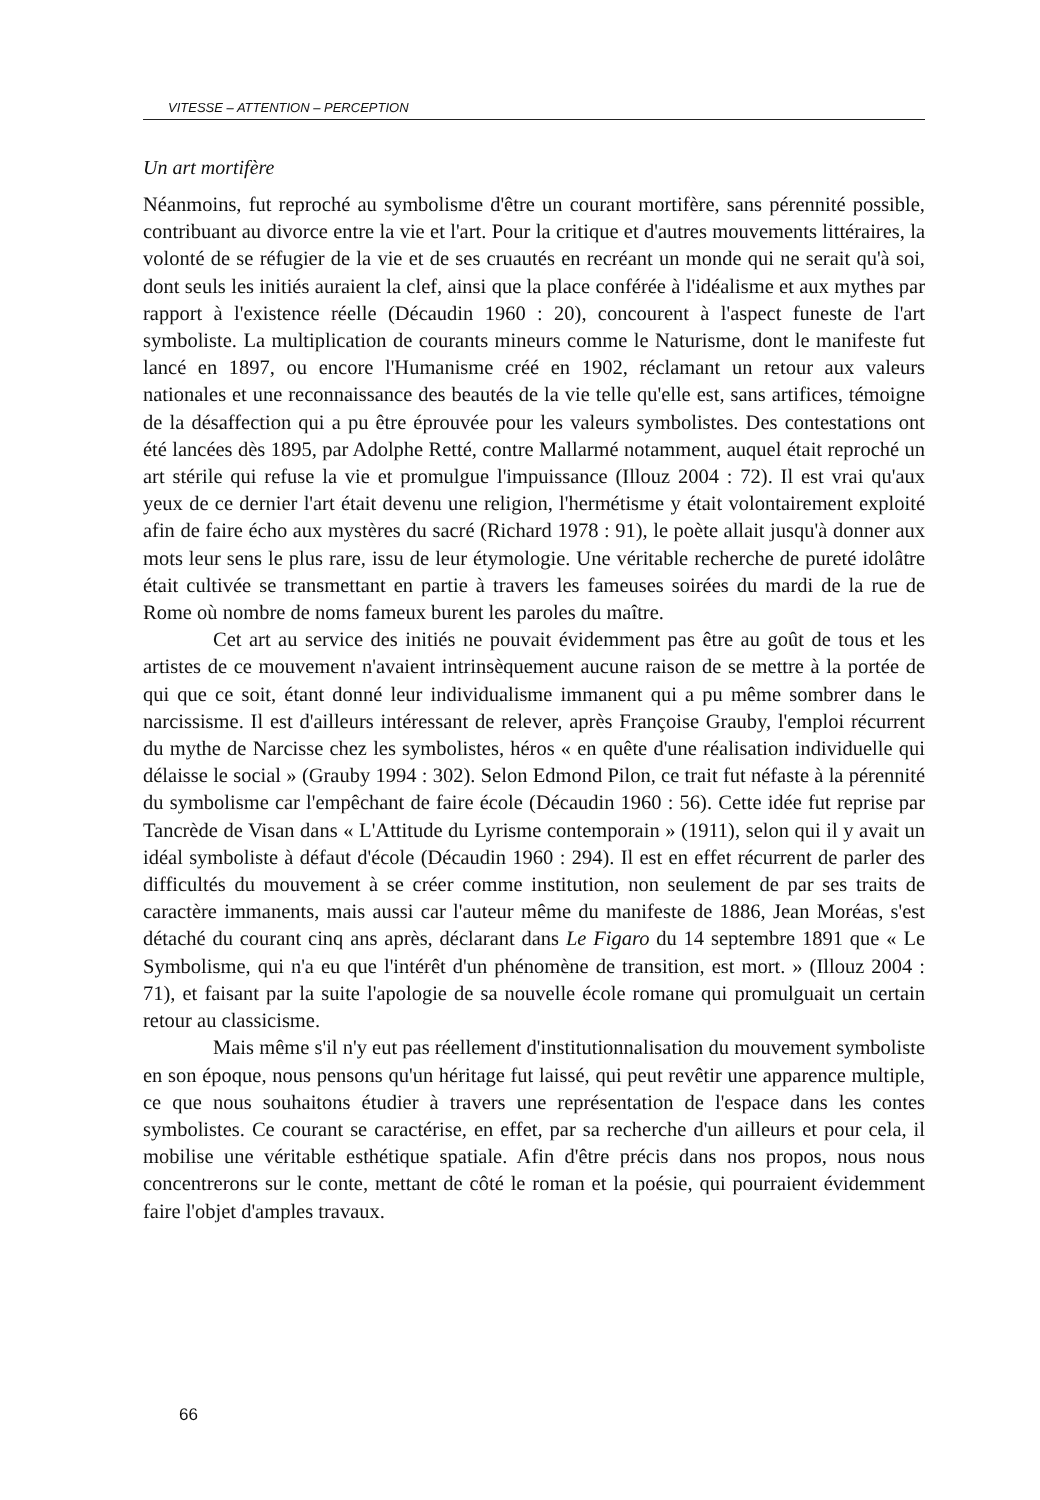VITESSE – ATTENTION – PERCEPTION
Un art mortifère
Néanmoins, fut reproché au symbolisme d'être un courant mortifère, sans pérennité possible, contribuant au divorce entre la vie et l'art. Pour la critique et d'autres mouvements littéraires, la volonté de se réfugier de la vie et de ses cruautés en recréant un monde qui ne serait qu'à soi, dont seuls les initiés auraient la clef, ainsi que la place conférée à l'idéalisme et aux mythes par rapport à l'existence réelle (Décaudin 1960 : 20), concourent à l'aspect funeste de l'art symboliste. La multiplication de courants mineurs comme le Naturisme, dont le manifeste fut lancé en 1897, ou encore l'Humanisme créé en 1902, réclamant un retour aux valeurs nationales et une reconnaissance des beautés de la vie telle qu'elle est, sans artifices, témoigne de la désaffection qui a pu être éprouvée pour les valeurs symbolistes. Des contestations ont été lancées dès 1895, par Adolphe Retté, contre Mallarmé notamment, auquel était reproché un art stérile qui refuse la vie et promulgue l'impuissance (Illouz 2004 : 72). Il est vrai qu'aux yeux de ce dernier l'art était devenu une religion, l'hermétisme y était volontairement exploité afin de faire écho aux mystères du sacré (Richard 1978 : 91), le poète allait jusqu'à donner aux mots leur sens le plus rare, issu de leur étymologie. Une véritable recherche de pureté idolâtre était cultivée se transmettant en partie à travers les fameuses soirées du mardi de la rue de Rome où nombre de noms fameux burent les paroles du maître.
Cet art au service des initiés ne pouvait évidemment pas être au goût de tous et les artistes de ce mouvement n'avaient intrinsèquement aucune raison de se mettre à la portée de qui que ce soit, étant donné leur individualisme immanent qui a pu même sombrer dans le narcissisme. Il est d'ailleurs intéressant de relever, après Françoise Grauby, l'emploi récurrent du mythe de Narcisse chez les symbolistes, héros « en quête d'une réalisation individuelle qui délaisse le social » (Grauby 1994 : 302). Selon Edmond Pilon, ce trait fut néfaste à la pérennité du symbolisme car l'empêchant de faire école (Décaudin 1960 : 56). Cette idée fut reprise par Tancrède de Visan dans « L'Attitude du Lyrisme contemporain » (1911), selon qui il y avait un idéal symboliste à défaut d'école (Décaudin 1960 : 294). Il est en effet récurrent de parler des difficultés du mouvement à se créer comme institution, non seulement de par ses traits de caractère immanents, mais aussi car l'auteur même du manifeste de 1886, Jean Moréas, s'est détaché du courant cinq ans après, déclarant dans Le Figaro du 14 septembre 1891 que « Le Symbolisme, qui n'a eu que l'intérêt d'un phénomène de transition, est mort. » (Illouz 2004 : 71), et faisant par la suite l'apologie de sa nouvelle école romane qui promulguait un certain retour au classicisme.
Mais même s'il n'y eut pas réellement d'institutionnalisation du mouvement symboliste en son époque, nous pensons qu'un héritage fut laissé, qui peut revêtir une apparence multiple, ce que nous souhaitons étudier à travers une représentation de l'espace dans les contes symbolistes. Ce courant se caractérise, en effet, par sa recherche d'un ailleurs et pour cela, il mobilise une véritable esthétique spatiale. Afin d'être précis dans nos propos, nous nous concentrerons sur le conte, mettant de côté le roman et la poésie, qui pourraient évidemment faire l'objet d'amples travaux.
66